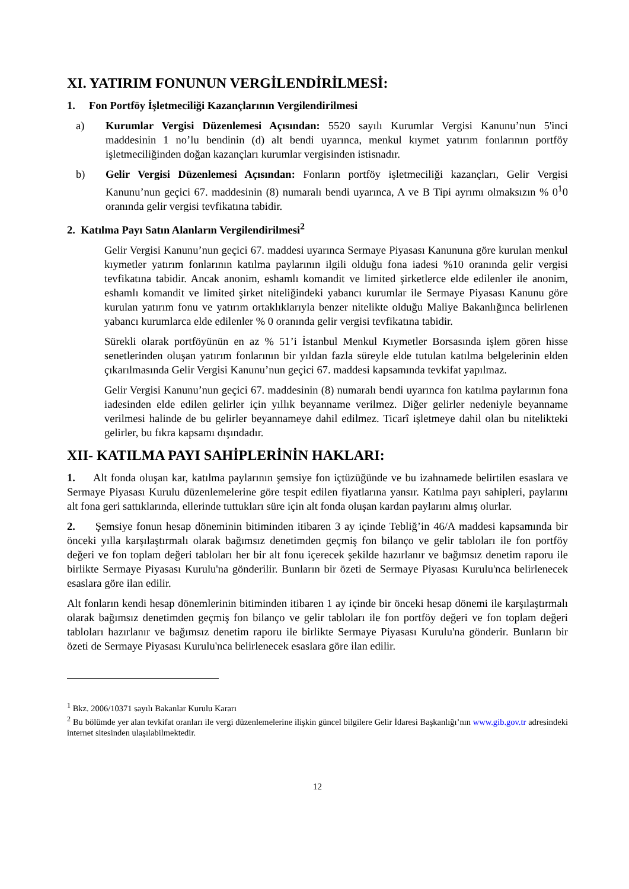XI. YATIRIM FONUNUN VERGİLENDİRİLMESİ:
1. Fon Portföy İşletmeciliği Kazançlarının Vergilendirilmesi
a) Kurumlar Vergisi Düzenlemesi Açısından: 5520 sayılı Kurumlar Vergisi Kanunu’nun 5'inci maddesinin 1 no’lu bendinin (d) alt bendi uyarınca, menkul kıymet yatırım fonlarının portföy işletmeciliğinden doğan kazançları kurumlar vergisinden istisnadır.
b) Gelir Vergisi Düzenlemesi Açısından: Fonların portföy işletmeciliği kazançları, Gelir Vergisi Kanunu’nun geçici 67. maddesinin (8) numaralı bendi uyarınca, A ve B Tipi ayrımı olmaksızın % 0<sup>1</sup>0 oranında gelir vergisi tevfikatına tabidir.
2. Katılma Payı Satın Alanların Vergilendirilmesi<sup>2</sup>
Gelir Vergisi Kanunu’nun geçici 67. maddesi uyarınca Sermaye Piyasası Kanununa göre kurulan menkul kıymetler yatırım fonlarının katılma paylarının ilgili olduğu fona iadesi %10 oranında gelir vergisi tevfikatına tabidir. Ancak anonim, eshamlı komandit ve limited şirketlerce elde edilenler ile anonim, eshamlı komandit ve limited şirket niteliğindeki yabancı kurumlar ile Sermaye Piyasası Kanunu göre kurulan yatırım fonu ve yatırım ortaklıklarıyla benzer nitelikte olduğu Maliye Bakanlığınca belirlenen yabancı kurumlarca elde edilenler % 0 oranında gelir vergisi tevfikatına tabidir.
Sürekli olarak portföyünün en az % 51’i İstanbul Menkul Kıymetler Borsasında işlem gören hisse senetlerinden oluşan yatırım fonlarının bir yıldan fazla süreyle elde tutulan katılma belgelerinin elden çıkarılmasında Gelir Vergisi Kanunu’nun geçici 67. maddesi kapsamında tevkifat yapılmaz.
Gelir Vergisi Kanunu’nun geçici 67. maddesinin (8) numaralı bendi uyarınca fon katılma paylarının fona iadesinden elde edilen gelirler için yıllık beyanname verilmez. Diğer gelirler nedeniyle beyanname verilmesi halinde de bu gelirler beyannameye dahil edilmez. Ticarî işletmeye dahil olan bu nitelikteki gelirler, bu fıkra kapsamı dışındadır.
XII- KATILMA PAYI SAHİPLERİNİN HAKLARI:
1. Alt fonda oluşan kar, katılma paylarının şemsiye fon içtüzüğünde ve bu izahnamede belirtilen esaslara ve Sermaye Piyasası Kurulu düzenlemelerine göre tespit edilen fiyatlarına yansır. Katılma payı sahipleri, paylarını alt fona geri sattıklarında, ellerinde tuttukları süre için alt fonda oluşan kardan paylarını almış olurlar.
2. Şemsiye fonun hesap döneminin bitiminden itibaren 3 ay içinde Tebliğ’in 46/A maddesi kapsamında bir önceki yılla karşılaştırmalı olarak bağımsız denetimden geçmiş fon bilanço ve gelir tabloları ile fon portföy değeri ve fon toplam değeri tabloları her bir alt fonu içerecek şekilde hazırlanır ve bağımsız denetim raporu ile birlikte Sermaye Piyasası Kurulu'na gönderilir. Bunların bir özeti de Sermaye Piyasası Kurulu'nca belirlenecek esaslara göre ilan edilir.
Alt fonların kendi hesap dönemlerinin bitiminden itibaren 1 ay içinde bir önceki hesap dönemi ile karşılaştırmalı olarak bağımsız denetimden geçmiş fon bilanço ve gelir tabloları ile fon portföy değeri ve fon toplam değeri tabloları hazırlanır ve bağımsız denetim raporu ile birlikte Sermaye Piyasası Kurulu'na gönderir. Bunların bir özeti de Sermaye Piyasası Kurulu'nca belirlenecek esaslara göre ilan edilir.
<sup>1</sup> Bkz. 2006/10371 sayılı Bakanlar Kurulu Kararı
<sup>2</sup> Bu bölümde yer alan tevkifat oranları ile vergi düzenlemelerine ilişkin güncel bilgilere Gelir İdaresi Başkanlığı’nın www.gib.gov.tr adresindeki internet sitesinden ulaşılabilmektedir.
12